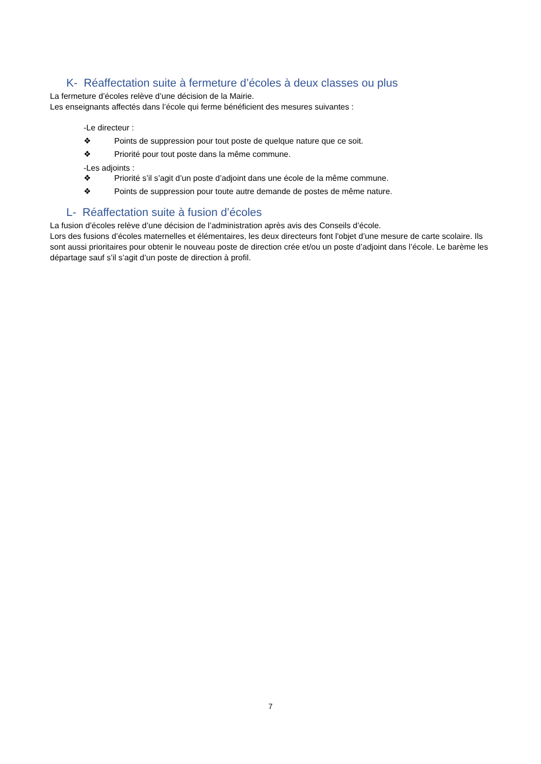K- Réaffectation suite à fermeture d’écoles à deux classes ou plus
La fermeture d’écoles relève d’une décision de la Mairie.
Les enseignants affectés dans l’école qui ferme bénéficient des mesures suivantes :
-Le directeur :
❖ Points de suppression pour tout poste de quelque nature que ce soit.
❖ Priorité pour tout poste dans la même commune.
-Les adjoints :
❖ Priorité s’il s’agit d’un poste d’adjoint dans une école de la même commune.
❖ Points de suppression pour toute autre demande de postes de même nature.
L- Réaffectation suite à fusion d’écoles
La fusion d’écoles relève d’une décision de l’administration après avis des Conseils d’école.
Lors des fusions d’écoles maternelles et élémentaires, les deux directeurs font l'objet d’une mesure de carte scolaire. Ils sont aussi prioritaires pour obtenir le nouveau poste de direction crée et/ou un poste d’adjoint dans l’école. Le barème les départage sauf s’il s’agit d’un poste de direction à profil.
7